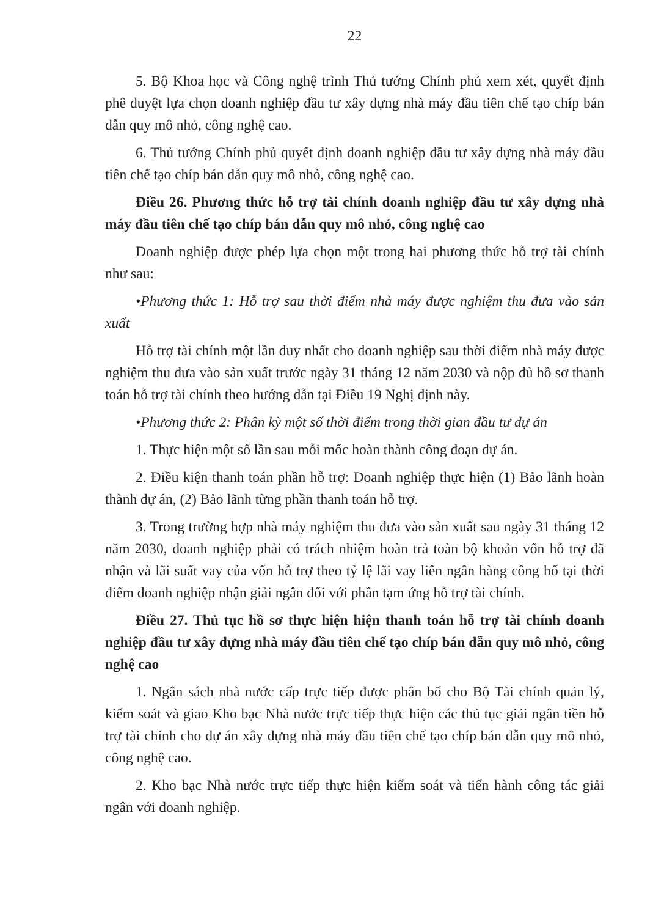22
5. Bộ Khoa học và Công nghệ trình Thủ tướng Chính phủ xem xét, quyết định phê duyệt lựa chọn doanh nghiệp đầu tư xây dựng nhà máy đầu tiên chế tạo chíp bán dẫn quy mô nhỏ, công nghệ cao.
6. Thủ tướng Chính phủ quyết định doanh nghiệp đầu tư xây dựng nhà máy đầu tiên chế tạo chíp bán dẫn quy mô nhỏ, công nghệ cao.
Điều 26. Phương thức hỗ trợ tài chính doanh nghiệp đầu tư xây dựng nhà máy đầu tiên chế tạo chíp bán dẫn quy mô nhỏ, công nghệ cao
Doanh nghiệp được phép lựa chọn một trong hai phương thức hỗ trợ tài chính như sau:
•Phương thức 1: Hỗ trợ sau thời điểm nhà máy được nghiệm thu đưa vào sản xuất
Hỗ trợ tài chính một lần duy nhất cho doanh nghiệp sau thời điểm nhà máy được nghiệm thu đưa vào sản xuất trước ngày 31 tháng 12 năm 2030 và nộp đủ hồ sơ thanh toán hỗ trợ tài chính theo hướng dẫn tại Điều 19 Nghị định này.
•Phương thức 2: Phân kỳ một số thời điểm trong thời gian đầu tư dự án
1. Thực hiện một số lần sau mỗi mốc hoàn thành công đoạn dự án.
2. Điều kiện thanh toán phần hỗ trợ: Doanh nghiệp thực hiện (1) Bảo lãnh hoàn thành dự án, (2) Bảo lãnh từng phần thanh toán hỗ trợ.
3. Trong trường hợp nhà máy nghiệm thu đưa vào sản xuất sau ngày 31 tháng 12 năm 2030, doanh nghiệp phải có trách nhiệm hoàn trả toàn bộ khoản vốn hỗ trợ đã nhận và lãi suất vay của vốn hỗ trợ theo tỷ lệ lãi vay liên ngân hàng công bố tại thời điểm doanh nghiệp nhận giải ngân đối với phần tạm ứng hỗ trợ tài chính.
Điều 27. Thủ tục hồ sơ thực hiện hiện thanh toán hỗ trợ tài chính doanh nghiệp đầu tư xây dựng nhà máy đầu tiên chế tạo chíp bán dẫn quy mô nhỏ, công nghệ cao
1. Ngân sách nhà nước cấp trực tiếp được phân bổ cho Bộ Tài chính quản lý, kiểm soát và giao Kho bạc Nhà nước trực tiếp thực hiện các thủ tục giải ngân tiền hỗ trợ tài chính cho dự án xây dựng nhà máy đầu tiên chế tạo chíp bán dẫn quy mô nhỏ, công nghệ cao.
2. Kho bạc Nhà nước trực tiếp thực hiện kiểm soát và tiến hành công tác giải ngân với doanh nghiệp.